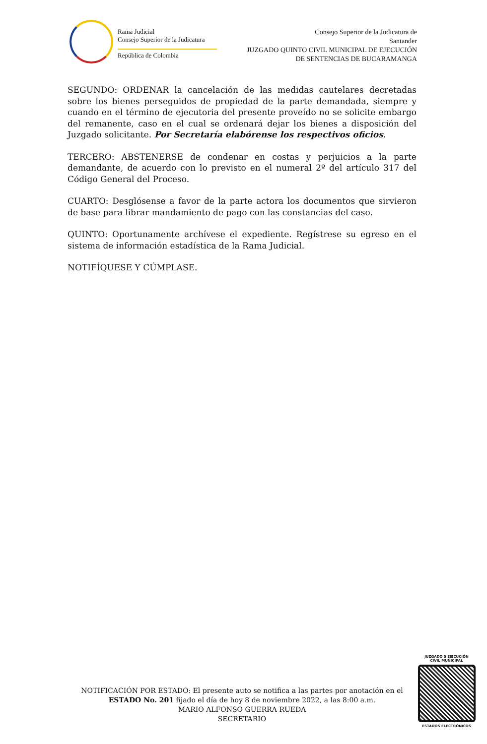Rama Judicial
Consejo Superior de la Judicatura
República de Colombia
Consejo Superior de la Judicatura de
Santander
JUZGADO QUINTO CIVIL MUNICIPAL DE EJECUCIÓN
DE SENTENCIAS DE BUCARAMANGA
SEGUNDO: ORDENAR la cancelación de las medidas cautelares decretadas sobre los bienes perseguidos de propiedad de la parte demandada, siempre y cuando en el término de ejecutoria del presente proveído no se solicite embargo del remanente, caso en el cual se ordenará dejar los bienes a disposición del Juzgado solicitante. Por Secretaría elabórense los respectivos oficios.
TERCERO: ABSTENERSE de condenar en costas y perjuicios a la parte demandante, de acuerdo con lo previsto en el numeral 2º del artículo 317 del Código General del Proceso.
CUARTO: Desglósense a favor de la parte actora los documentos que sirvieron de base para librar mandamiento de pago con las constancias del caso.
QUINTO: Oportunamente archívese el expediente. Regístrese su egreso en el sistema de información estadística de la Rama Judicial.
NOTIFÍQUESE Y CÚMPLASE.
NOTIFICACIÓN POR ESTADO: El presente auto se notifica a las partes por anotación en el ESTADO No. 201 fijado el día de hoy 8 de noviembre 2022, a las 8:00 a.m.
MARIO ALFONSO GUERRA RUEDA
SECRETARIO
JUZGADO 5 EJECUCIÓN
CIVIL MUNICIPAL
ESTADOS ELECTRÓNICOS